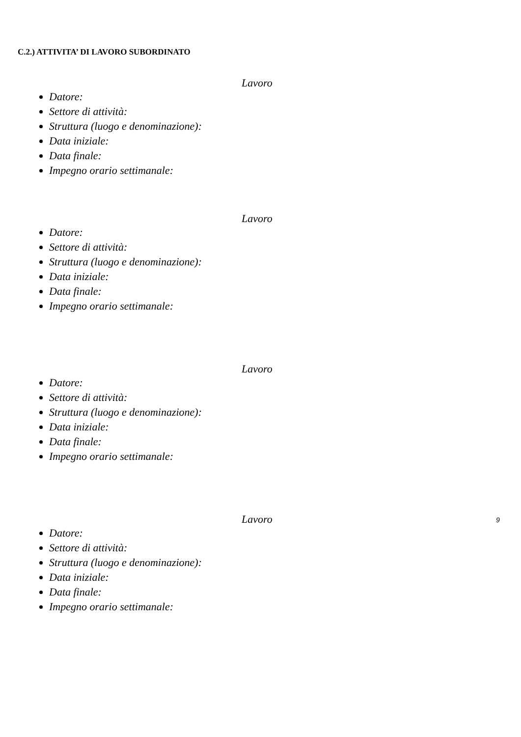C.2.) ATTIVITA’ DI LAVORO SUBORDINATO
Lavoro
Datore:
Settore di attività:
Struttura (luogo e denominazione):
Data iniziale:
Data finale:
Impegno orario settimanale:
Lavoro
Datore:
Settore di attività:
Struttura (luogo e denominazione):
Data iniziale:
Data finale:
Impegno orario settimanale:
Lavoro
Datore:
Settore di attività:
Struttura (luogo e denominazione):
Data iniziale:
Data finale:
Impegno orario settimanale:
Lavoro
Datore:
Settore di attività:
Struttura (luogo e denominazione):
Data iniziale:
Data finale:
Impegno orario settimanale:
9